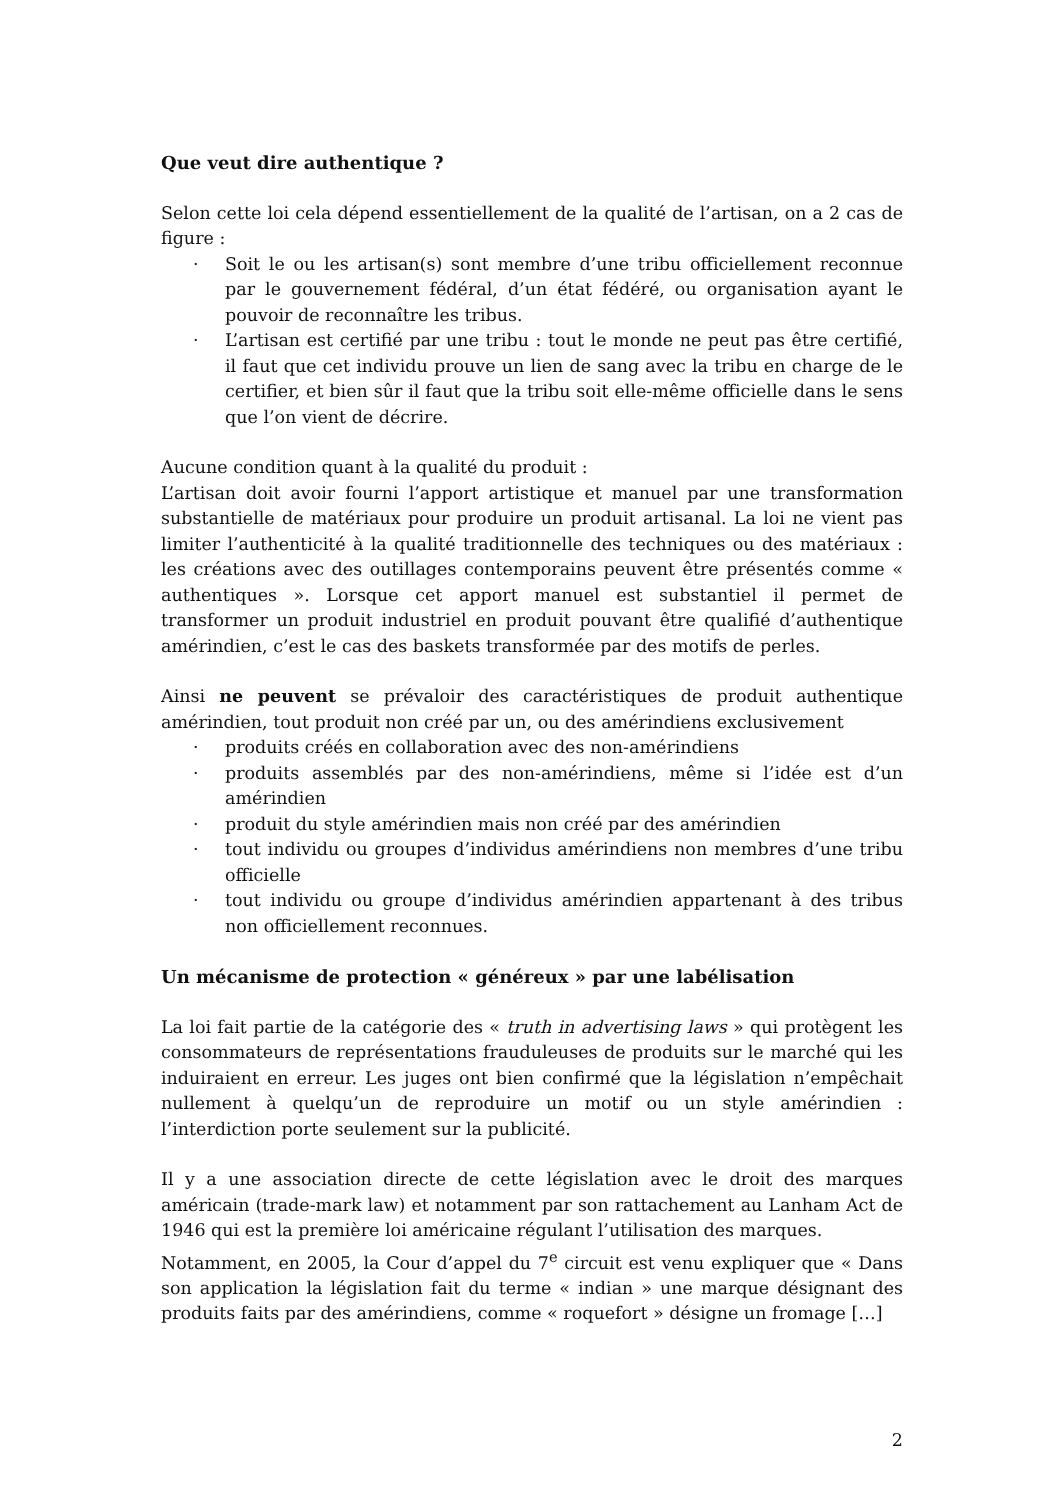Que veut dire authentique ?
Selon cette loi cela dépend essentiellement de la qualité de l’artisan, on a 2 cas de figure :
· Soit le ou les artisan(s) sont membre d’une tribu officiellement reconnue par le gouvernement fédéral, d’un état fédéré, ou organisation ayant le pouvoir de reconnaître les tribus.
· L’artisan est certifié par une tribu : tout le monde ne peut pas être certifié, il faut que cet individu prouve un lien de sang avec la tribu en charge de le certifier, et bien sûr il faut que la tribu soit elle-même officielle dans le sens que l’on vient de décrire.
Aucune condition quant à la qualité du produit :
L’artisan doit avoir fourni l’apport artistique et manuel par une transformation substantielle de matériaux pour produire un produit artisanal. La loi ne vient pas limiter l’authenticité à la qualité traditionnelle des techniques ou des matériaux : les créations avec des outillages contemporains peuvent être présentés comme « authentiques ». Lorsque cet apport manuel est substantiel il permet de transformer un produit industriel en produit pouvant être qualifié d’authentique amérindien, c’est le cas des baskets transformée par des motifs de perles.
Ainsi ne peuvent se prévaloir des caractéristiques de produit authentique amérindien, tout produit non créé par un, ou des amérindiens exclusivement
· produits créés en collaboration avec des non-amérindiens
· produits assemblés par des non-amérindiens, même si l’idée est d’un amérindien
· produit du style amérindien mais non créé par des amérindien
· tout individu ou groupes d’individus amérindiens non membres d’une tribu officielle
· tout individu ou groupe d’individus amérindien appartenant à des tribus non officiellement reconnues.
Un mécanisme de protection « généreux » par une labélisation
La loi fait partie de la catégorie des « truth in advertising laws » qui protègent les consommateurs de représentations frauduleuses de produits sur le marché qui les induiraient en erreur. Les juges ont bien confirmé que la législation n’empêchait nullement à quelqu’un de reproduire un motif ou un style amérindien : l’interdiction porte seulement sur la publicité.
Il y a une association directe de cette législation avec le droit des marques américain (trade-mark law) et notamment par son rattachement au Lanham Act de 1946 qui est la première loi américaine régulant l’utilisation des marques.
Notamment, en 2005, la Cour d’appel du 7<sup>e</sup> circuit est venu expliquer que « Dans son application la législation fait du terme « indian » une marque désignant des produits faits par des amérindiens, comme « roquefort » désigne un fromage […]
2